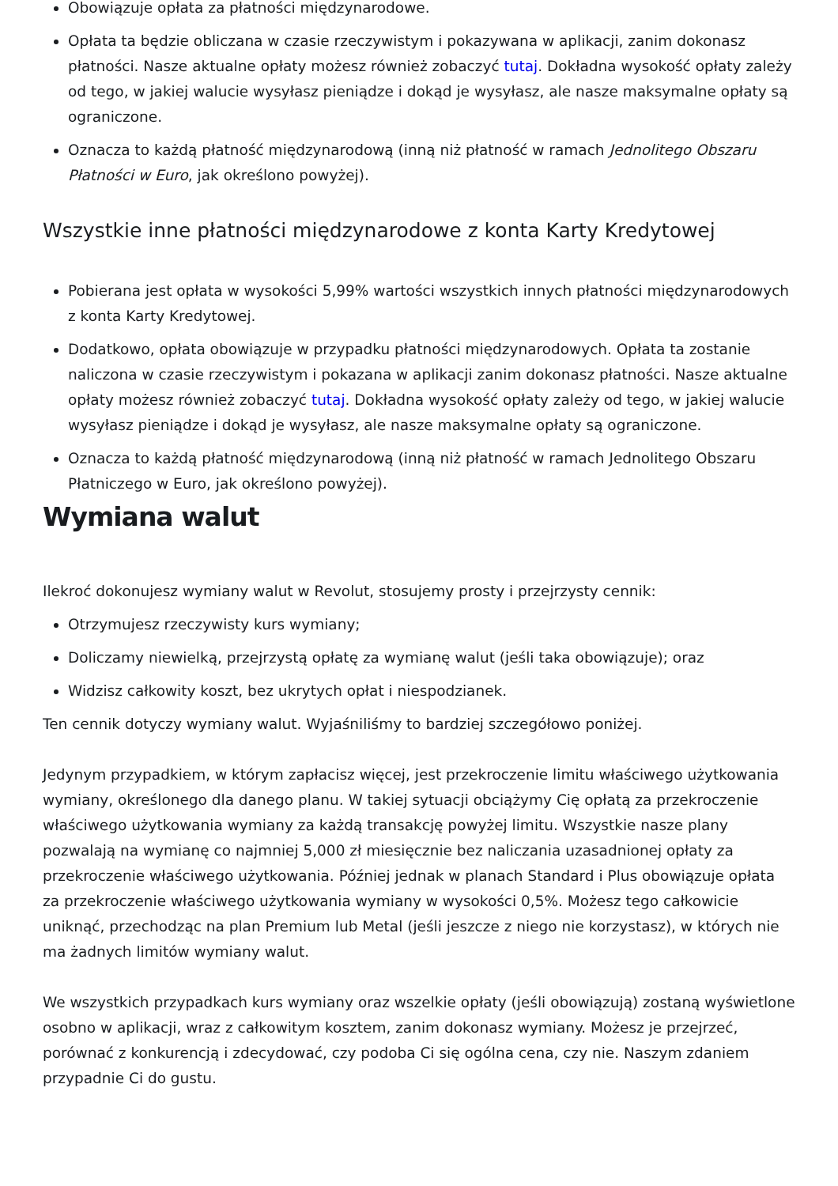Obowiązuje opłata za płatności międzynarodowe.
Opłata ta będzie obliczana w czasie rzeczywistym i pokazywana w aplikacji, zanim dokonasz płatności. Nasze aktualne opłaty możesz również zobaczyć tutaj. Dokładna wysokość opłaty zależy od tego, w jakiej walucie wysyłasz pieniądze i dokąd je wysyłasz, ale nasze maksymalne opłaty są ograniczone.
Oznacza to każdą płatność międzynarodową (inną niż płatność w ramach Jednolitego Obszaru Płatności w Euro, jak określono powyżej).
Wszystkie inne płatności międzynarodowe z konta Karty Kredytowej
Pobierana jest opłata w wysokości 5,99% wartości wszystkich innych płatności międzynarodowych z konta Karty Kredytowej.
Dodatkowo, opłata obowiązuje w przypadku płatności międzynarodowych. Opłata ta zostanie naliczona w czasie rzeczywistym i pokazana w aplikacji zanim dokonasz płatności. Nasze aktualne opłaty możesz również zobaczyć tutaj. Dokładna wysokość opłaty zależy od tego, w jakiej walucie wysyłasz pieniądze i dokąd je wysyłasz, ale nasze maksymalne opłaty są ograniczone.
Oznacza to każdą płatność międzynarodową (inną niż płatność w ramach Jednolitego Obszaru Płatniczego w Euro, jak określono powyżej).
Wymiana walut
Ilekroć dokonujesz wymiany walut w Revolut, stosujemy prosty i przejrzysty cennik:
Otrzymujesz rzeczywisty kurs wymiany;
Doliczamy niewielką, przejrzystą opłatę za wymianę walut (jeśli taka obowiązuje); oraz
Widzisz całkowity koszt, bez ukrytych opłat i niespodzianek.
Ten cennik dotyczy wymiany walut. Wyjaśniliśmy to bardziej szczegółowo poniżej.
Jedynym przypadkiem, w którym zapłacisz więcej, jest przekroczenie limitu właściwego użytkowania wymiany, określonego dla danego planu. W takiej sytuacji obciążymy Cię opłatą za przekroczenie właściwego użytkowania wymiany za każdą transakcję powyżej limitu. Wszystkie nasze plany pozwalają na wymianę co najmniej 5,000 zł miesięcznie bez naliczania uzasadnionej opłaty za przekroczenie właściwego użytkowania. Później jednak w planach Standard i Plus obowiązuje opłata za przekroczenie właściwego użytkowania wymiany w wysokości 0,5%. Możesz tego całkowicie uniknąć, przechodząc na plan Premium lub Metal (jeśli jeszcze z niego nie korzystasz), w których nie ma żadnych limitów wymiany walut.
We wszystkich przypadkach kurs wymiany oraz wszelkie opłaty (jeśli obowiązują) zostaną wyświetlone osobno w aplikacji, wraz z całkowitym kosztem, zanim dokonasz wymiany. Możesz je przejrzeć, porównać z konkurencją i zdecydować, czy podoba Ci się ogólna cena, czy nie. Naszym zdaniem przypadnie Ci do gustu.